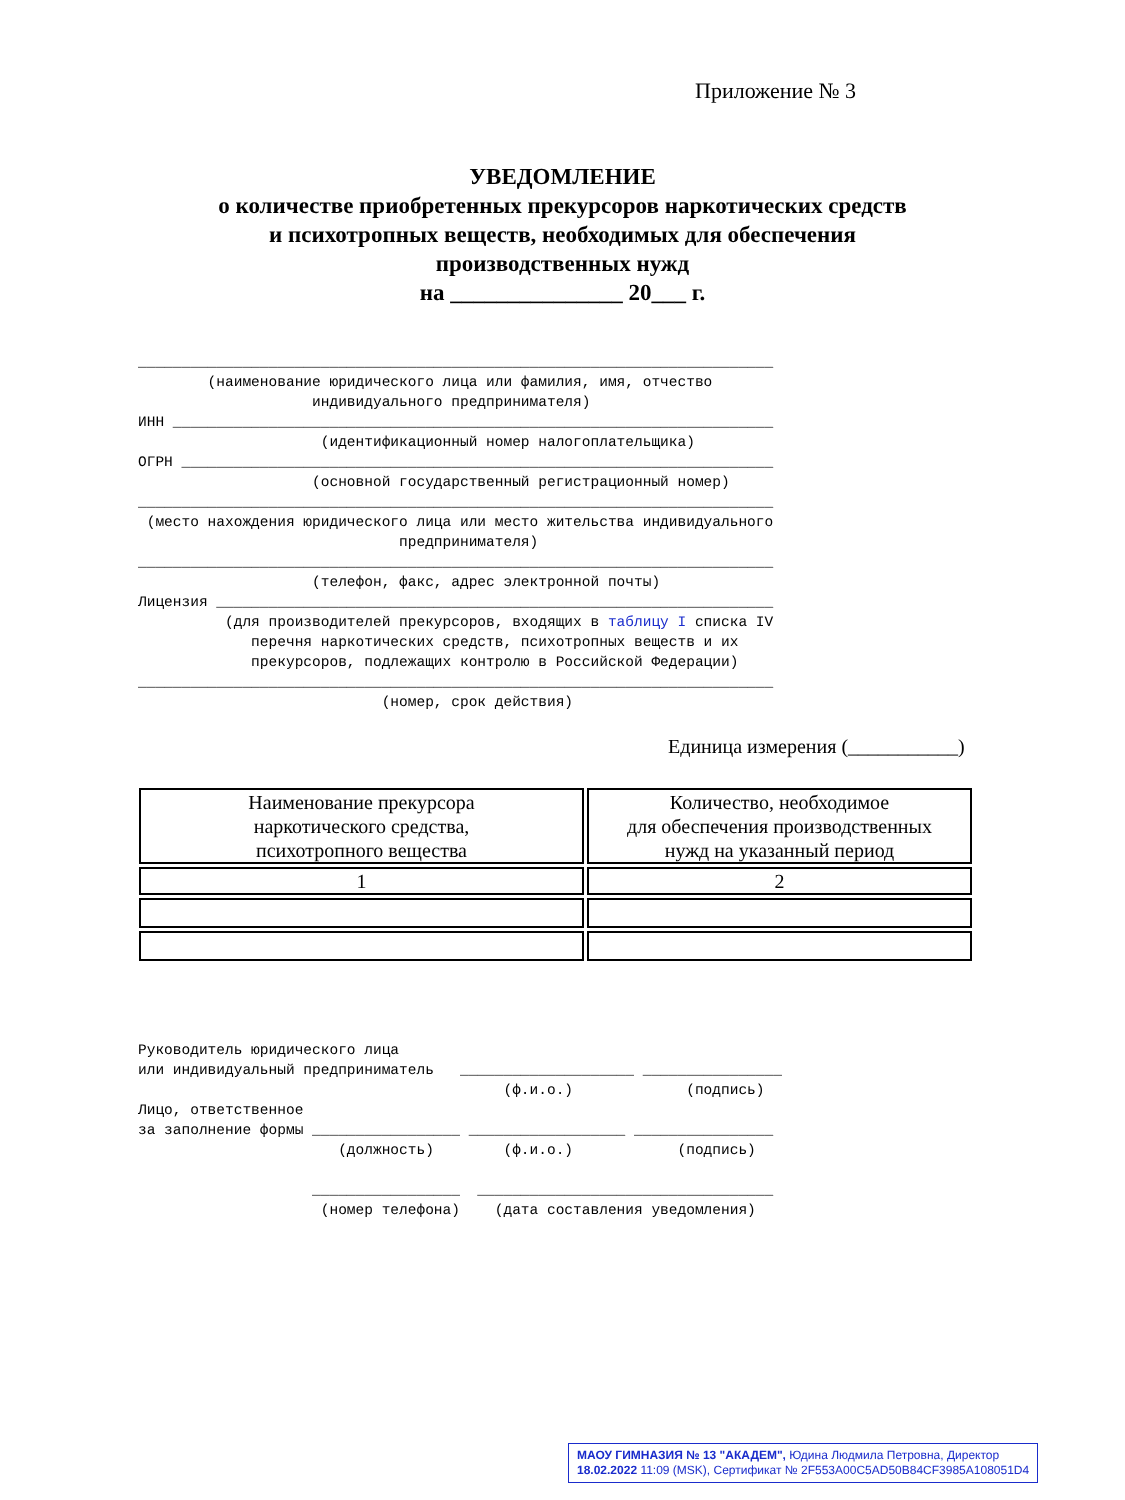Приложение № 3
УВЕДОМЛЕНИЕ
о количестве приобретенных прекурсоров наркотических средств
и психотропных веществ, необходимых для обеспечения
производственных нужд
на _______________ 20___ г.
_________________________________________________________________________ (наименование юридического лица или фамилия, имя, отчество индивидуального предпринимателя) ИНН _____________________________________________________________________ (идентификационный номер налогоплательщика) ОГРН ____________________________________________________________________ (основной государственный регистрационный номер) _________________________________________________________________________ (место нахождения юридического лица или место жительства индивидуального предпринимателя) _________________________________________________________________________ (телефон, факс, адрес электронной почты) Лицензия ________________________________________________________________ (для производителей прекурсоров, входящих в таблицу I списка IV перечня наркотических средств, психотропных веществ и их прекурсоров, подлежащих контролю в Российской Федерации) _________________________________________________________________________ (номер, срок действия)
Единица измерения (___________)
| Наименование прекурсора наркотического средства, психотропного вещества | Количество, необходимое для обеспечения производственных нужд на указанный период |
| --- | --- |
| 1 | 2 |
Руководитель юридического лица или индивидуальный предприниматель ____________________ ________________ (ф.и.о.) (подпись) Лицо, ответственное за заполнение формы _________________ __________________ ________________ (должность) (ф.и.о.) (подпись) _________________ __________________________________ (номер телефона) (дата составления уведомления)
МАОУ ГИМНАЗИЯ № 13 "АКАДЕМ", Юдина Людмила Петровна, Директор
18.02.2022 11:09 (MSK), Сертификат № 2F553A00C5AD50B84CF3985A108051D4